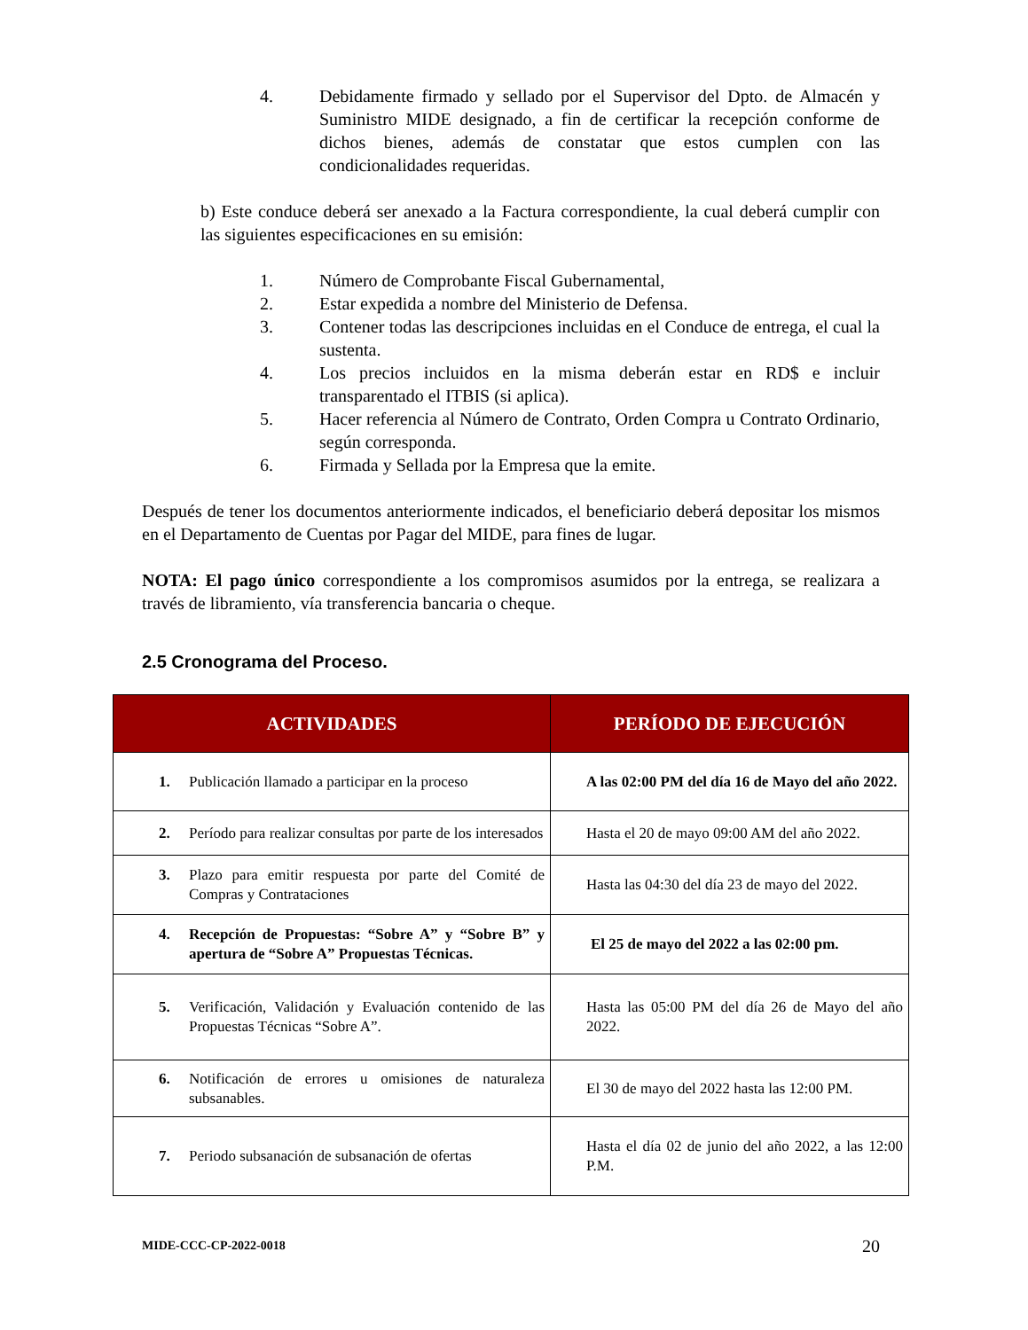4. Debidamente firmado y sellado por el Supervisor del Dpto. de Almacén y Suministro MIDE designado, a fin de certificar la recepción conforme de dichos bienes, además de constatar que estos cumplen con las condicionalidades requeridas.
b) Este conduce deberá ser anexado a la Factura correspondiente, la cual deberá cumplir con las siguientes especificaciones en su emisión:
1. Número de Comprobante Fiscal Gubernamental,
2. Estar expedida a nombre del Ministerio de Defensa.
3. Contener todas las descripciones incluidas en el Conduce de entrega, el cual la sustenta.
4. Los precios incluidos en la misma deberán estar en RD$ e incluir transparentado el ITBIS (si aplica).
5. Hacer referencia al Número de Contrato, Orden Compra u Contrato Ordinario, según corresponda.
6. Firmada y Sellada por la Empresa que la emite.
Después de tener los documentos anteriormente indicados, el beneficiario deberá depositar los mismos en el Departamento de Cuentas por Pagar del MIDE, para fines de lugar.
NOTA: El pago único correspondiente a los compromisos asumidos por la entrega, se realizara a través de libramiento, vía transferencia bancaria o cheque.
2.5 Cronograma del Proceso.
| ACTIVIDADES | PERÍODO DE EJECUCIÓN |
| --- | --- |
| 1. Publicación llamado a participar en la proceso | A las 02:00 PM del día 16 de Mayo del año 2022. |
| 2. Período para realizar consultas por parte de los interesados | Hasta el 20 de mayo 09:00 AM del año 2022. |
| 3. Plazo para emitir respuesta por parte del Comité de Compras y Contrataciones | Hasta las 04:30 del día 23 de mayo del 2022. |
| 4. Recepción de Propuestas: “Sobre A” y “Sobre B” y apertura de “Sobre A” Propuestas Técnicas. | El 25 de mayo del 2022 a las 02:00 pm. |
| 5. Verificación, Validación y Evaluación contenido de las Propuestas Técnicas “Sobre A”. | Hasta las 05:00 PM del día 26 de Mayo del año 2022. |
| 6. Notificación de errores u omisiones de naturaleza subsanables. | El 30 de mayo del 2022 hasta las 12:00 PM. |
| 7. Periodo subsanación de subsanación de ofertas | Hasta el día 02 de junio del año 2022, a las 12:00 P.M. |
MIDE-CCC-CP-2022-0018 20